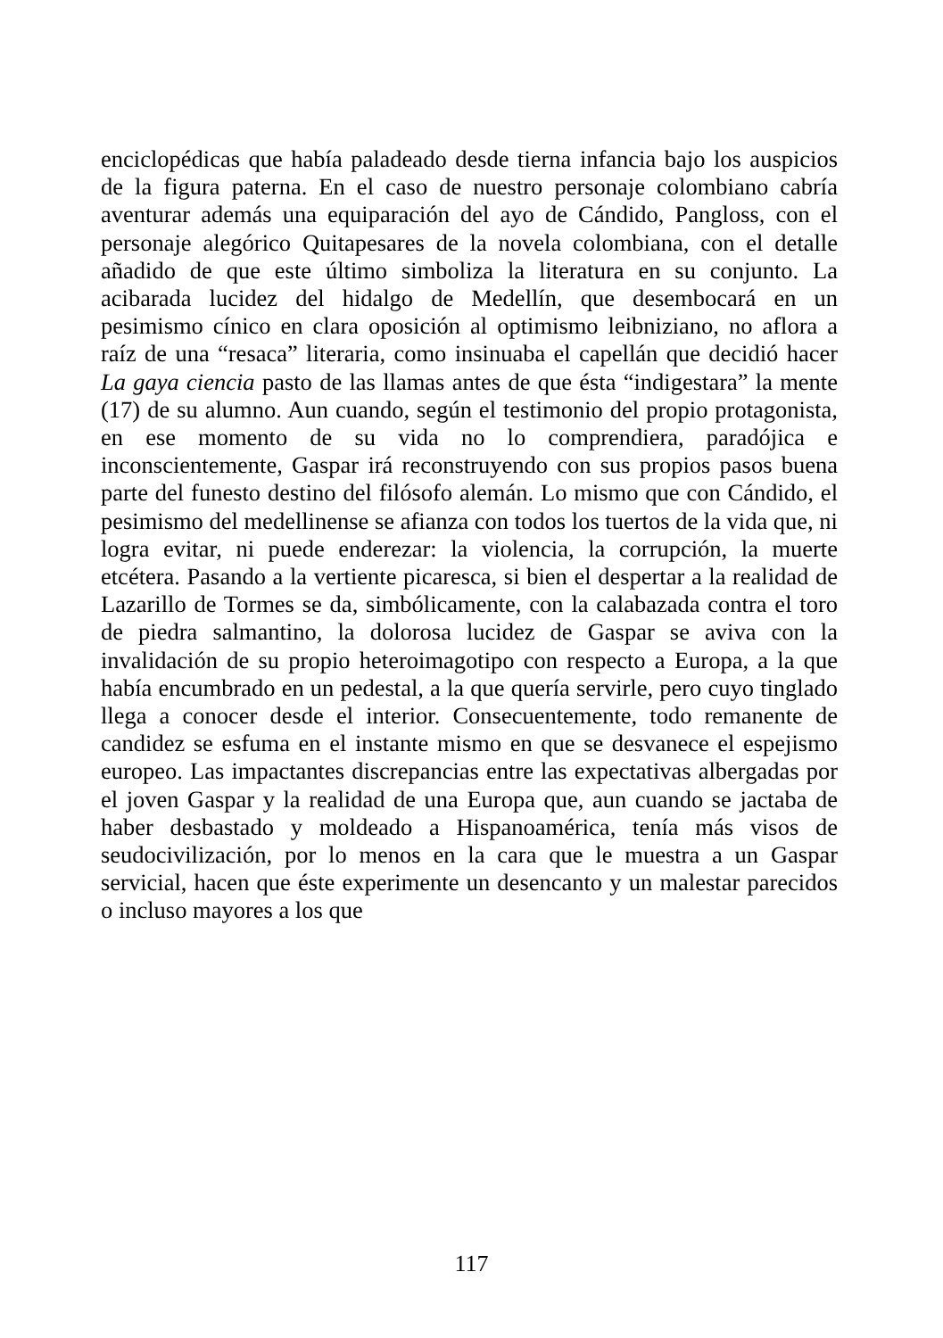enciclopédicas que había paladeado desde tierna infancia bajo los auspicios de la figura paterna. En el caso de nuestro personaje colombiano cabría aventurar además una equiparación del ayo de Cándido, Pangloss, con el personaje alegórico Quitapesares de la novela colombiana, con el detalle añadido de que este último simboliza la literatura en su conjunto. La acibarada lucidez del hidalgo de Medellín, que desembocará en un pesimismo cínico en clara oposición al optimismo leibniziano, no aflora a raíz de una “resaca” literaria, como insinuaba el capellán que decidió hacer La gaya ciencia pasto de las llamas antes de que ésta “indigestara” la mente (17) de su alumno. Aun cuando, según el testimonio del propio protagonista, en ese momento de su vida no lo comprendiera, paradójica e inconscientemente, Gaspar irá reconstruyendo con sus propios pasos buena parte del funesto destino del filósofo alemán. Lo mismo que con Cándido, el pesimismo del medellinense se afianza con todos los tuertos de la vida que, ni logra evitar, ni puede enderezar: la violencia, la corrupción, la muerte etcétera. Pasando a la vertiente picaresca, si bien el despertar a la realidad de Lazarillo de Tormes se da, simbólicamente, con la calabazada contra el toro de piedra salmantino, la dolorosa lucidez de Gaspar se aviva con la invalidación de su propio heteroimagotipo con respecto a Europa, a la que había encumbrado en un pedestal, a la que quería servirle, pero cuyo tinglado llega a conocer desde el interior. Consecuentemente, todo remanente de candidez se esfuma en el instante mismo en que se desvanece el espejismo europeo. Las impactantes discrepancias entre las expectativas albergadas por el joven Gaspar y la realidad de una Europa que, aun cuando se jactaba de haber desbastado y moldeado a Hispanoamérica, tenía más visos de seudocivilización, por lo menos en la cara que le muestra a un Gaspar servicial, hacen que éste experimente un desencanto y un malestar parecidos o incluso mayores a los que
117